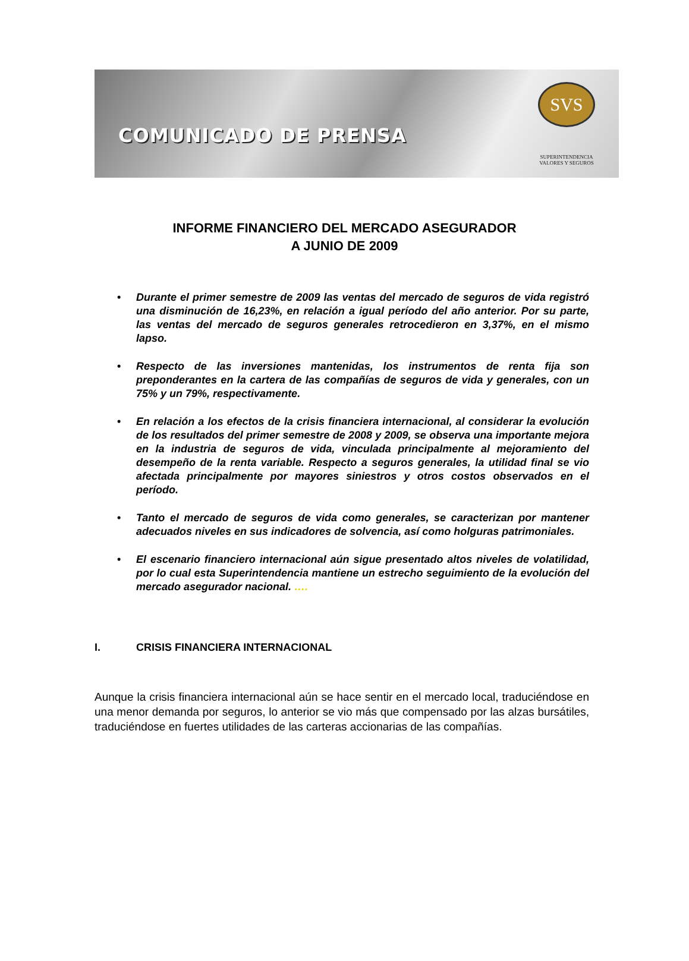COMUNICADO DE PRENSA
SVS
SUPERINTENDENCIA
VALORES Y SEGUROS
INFORME FINANCIERO DEL MERCADO ASEGURADOR
A JUNIO DE 2009
• Durante el primer semestre de 2009 las ventas del mercado de seguros de vida registró una disminución de 16,23%, en relación a igual período del año anterior. Por su parte, las ventas del mercado de seguros generales retrocedieron en 3,37%, en el mismo lapso.
• Respecto de las inversiones mantenidas, los instrumentos de renta fija son preponderantes en la cartera de las compañías de seguros de vida y generales, con un 75% y un 79%, respectivamente.
• En relación a los efectos de la crisis financiera internacional, al considerar la evolución de los resultados del primer semestre de 2008 y 2009, se observa una importante mejora en la industria de seguros de vida, vinculada principalmente al mejoramiento del desempeño de la renta variable. Respecto a seguros generales, la utilidad final se vio afectada principalmente por mayores siniestros y otros costos observados en el período.
• Tanto el mercado de seguros de vida como generales, se caracterizan por mantener adecuados niveles en sus indicadores de solvencia, así como holguras patrimoniales.
• El escenario financiero internacional aún sigue presentado altos niveles de volatilidad, por lo cual esta Superintendencia mantiene un estrecho seguimiento de la evolución del mercado asegurador nacional. ….
I. CRISIS FINANCIERA INTERNACIONAL
Aunque la crisis financiera internacional aún se hace sentir en el mercado local, traduciéndose en una menor demanda por seguros, lo anterior se vio más que compensado por las alzas bursátiles, traduciéndose en fuertes utilidades de las carteras accionarias de las compañías.